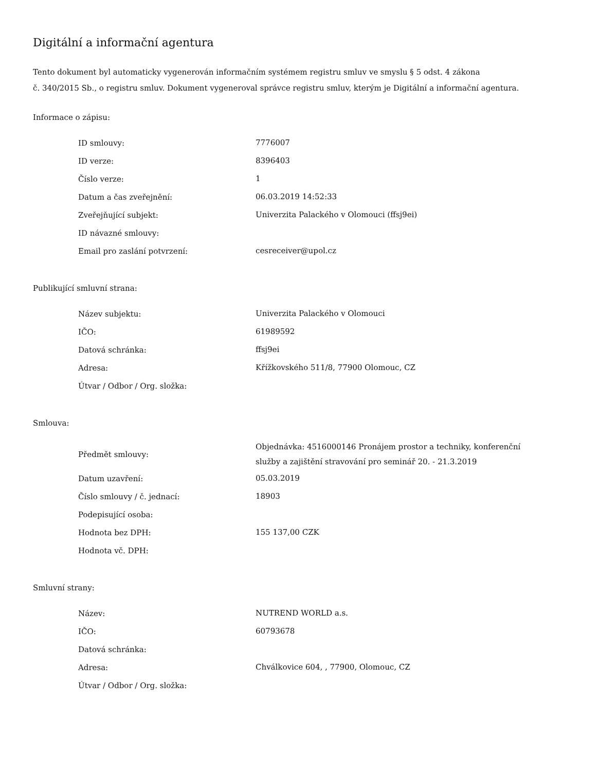Digitální a informační agentura
Tento dokument byl automaticky vygenerován informačním systémem registru smluv ve smyslu § 5 odst. 4 zákona
č. 340/2015 Sb., o registru smluv. Dokument vygeneroval správce registru smluv, kterým je Digitální a informační agentura.
Informace o zápisu:
| ID smlouvy: | 7776007 |
| ID verze: | 8396403 |
| Číslo verze: | 1 |
| Datum a čas zveřejnění: | 06.03.2019 14:52:33 |
| Zveřejňující subjekt: | Univerzita Palackého v Olomouci (ffsj9ei) |
| ID návazné smlouvy: | |
| Email pro zaslání potvrzení: | cesreceiver@upol.cz |
Publikující smluvní strana:
| Název subjektu: | Univerzita Palackého v Olomouci |
| IČO: | 61989592 |
| Datová schránka: | ffsj9ei |
| Adresa: | Křížkovského 511/8, 77900 Olomouc, CZ |
| Útvar / Odbor / Org. složka: | |
Smlouva:
| Předmět smlouvy: | Objednávka: 4516000146 Pronájem prostor a techniky, konferenční služby a zajištění stravování pro seminář 20. - 21.3.2019 |
| Datum uzavření: | 05.03.2019 |
| Číslo smlouvy / č. jednací: | 18903 |
| Podepisující osoba: | |
| Hodnota bez DPH: | 155 137,00 CZK |
| Hodnota vč. DPH: | |
Smluvní strany:
| Název: | NUTREND WORLD a.s. |
| IČO: | 60793678 |
| Datová schránka: | |
| Adresa: | Chválkovice 604, , 77900, Olomouc, CZ |
| Útvar / Odbor / Org. složka: | |